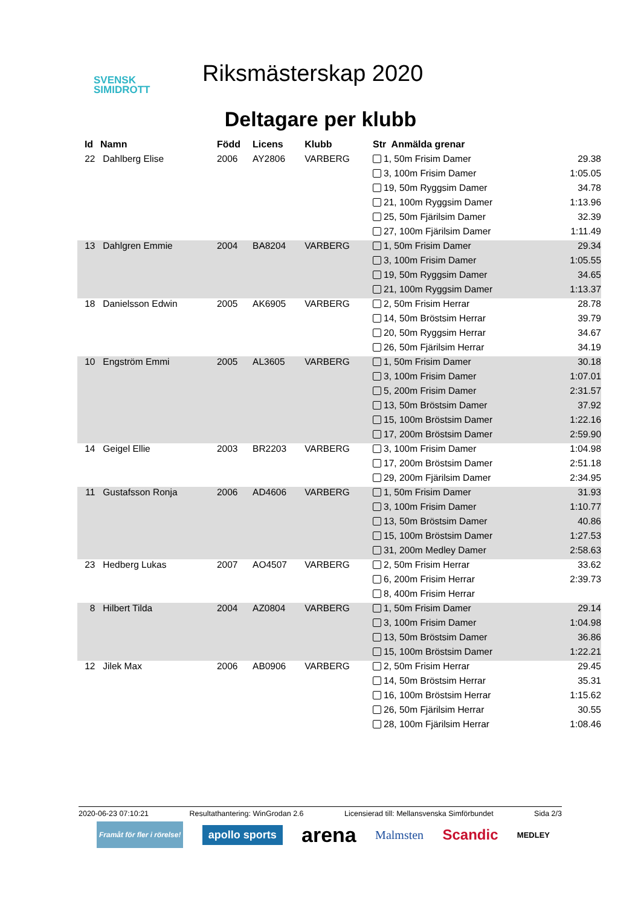SVENSK
SIMIDROTT
Riksmästerskap 2020
Deltagare per klubb
| Id | Namn | Född | Licens | Klubb | Str Anmälda grenar | |
| --- | --- | --- | --- | --- | --- | --- |
| 22 | Dahlberg Elise | 2006 | AY2806 | VARBERG | 1, 50m Frisim Damer | 29.38 |
| | | | | | 3, 100m Frisim Damer | 1:05.05 |
| | | | | | 19, 50m Ryggsim Damer | 34.78 |
| | | | | | 21, 100m Ryggsim Damer | 1:13.96 |
| | | | | | 25, 50m Fjärilsim Damer | 32.39 |
| | | | | | 27, 100m Fjärilsim Damer | 1:11.49 |
| 13 | Dahlgren Emmie | 2004 | BA8204 | VARBERG | 1, 50m Frisim Damer | 29.34 |
| | | | | | 3, 100m Frisim Damer | 1:05.55 |
| | | | | | 19, 50m Ryggsim Damer | 34.65 |
| | | | | | 21, 100m Ryggsim Damer | 1:13.37 |
| 18 | Danielsson Edwin | 2005 | AK6905 | VARBERG | 2, 50m Frisim Herrar | 28.78 |
| | | | | | 14, 50m Bröstsim Herrar | 39.79 |
| | | | | | 20, 50m Ryggsim Herrar | 34.67 |
| | | | | | 26, 50m Fjärilsim Herrar | 34.19 |
| 10 | Engström Emmi | 2005 | AL3605 | VARBERG | 1, 50m Frisim Damer | 30.18 |
| | | | | | 3, 100m Frisim Damer | 1:07.01 |
| | | | | | 5, 200m Frisim Damer | 2:31.57 |
| | | | | | 13, 50m Bröstsim Damer | 37.92 |
| | | | | | 15, 100m Bröstsim Damer | 1:22.16 |
| | | | | | 17, 200m Bröstsim Damer | 2:59.90 |
| 14 | Geigel Ellie | 2003 | BR2203 | VARBERG | 3, 100m Frisim Damer | 1:04.98 |
| | | | | | 17, 200m Bröstsim Damer | 2:51.18 |
| | | | | | 29, 200m Fjärilsim Damer | 2:34.95 |
| 11 | Gustafsson Ronja | 2006 | AD4606 | VARBERG | 1, 50m Frisim Damer | 31.93 |
| | | | | | 3, 100m Frisim Damer | 1:10.77 |
| | | | | | 13, 50m Bröstsim Damer | 40.86 |
| | | | | | 15, 100m Bröstsim Damer | 1:27.53 |
| | | | | | 31, 200m Medley Damer | 2:58.63 |
| 23 | Hedberg Lukas | 2007 | AO4507 | VARBERG | 2, 50m Frisim Herrar | 33.62 |
| | | | | | 6, 200m Frisim Herrar | 2:39.73 |
| | | | | | 8, 400m Frisim Herrar | |
| 8 | Hilbert Tilda | 2004 | AZ0804 | VARBERG | 1, 50m Frisim Damer | 29.14 |
| | | | | | 3, 100m Frisim Damer | 1:04.98 |
| | | | | | 13, 50m Bröstsim Damer | 36.86 |
| | | | | | 15, 100m Bröstsim Damer | 1:22.21 |
| 12 | Jilek Max | 2006 | AB0906 | VARBERG | 2, 50m Frisim Herrar | 29.45 |
| | | | | | 14, 50m Bröstsim Herrar | 35.31 |
| | | | | | 16, 100m Bröstsim Herrar | 1:15.62 |
| | | | | | 26, 50m Fjärilsim Herrar | 30.55 |
| | | | | | 28, 100m Fjärilsim Herrar | 1:08.46 |
2020-06-23 07:10:21 Resultathantering: WinGrodan 2.6 Licensierad till: Mellansvenska Simförbundet Sida 2/3
Framåt för fler i rörelse! apollo sports arena Malmsten Scandic MEDLEY